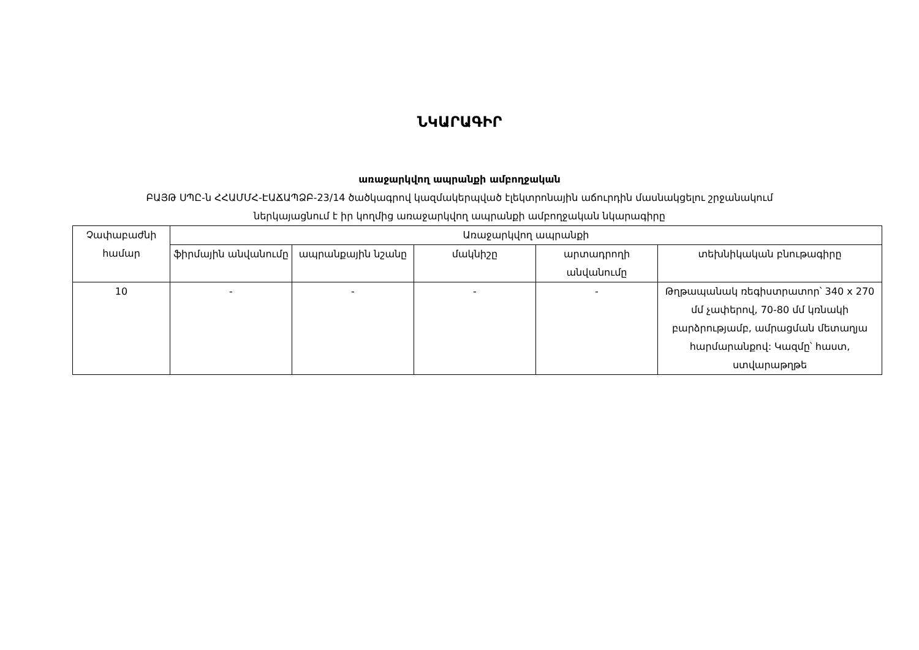ՆԿԱՐԱԳԻՐ
առաջարկվող ապրանքի ամբողջական
ԲԱՅԹ ՍՊԸ-ն ՀՀԱՄՄՀ-ԷԱՃԱՊՁԲ-23/14 ծածկագրով կազմակերպված էլեկտրոնային աճուրդին մասնակցելու շրջանակում
ներկայացնում է իր կողմից առաջարկվող ապրանքի ամբողջական նկարագիրը
| Չափաբաժնի համար | Առաջարկվող ապրանքի | | | | |
| --- | --- | --- | --- | --- | --- |
| | ֆիրմային անվանումը | ապրանքային նշանը | մակնիշը | արտադրողի անվանումը | տեխնիկական բնութագիրը |
| 10 | - | - | - | - | Թղթապանակ ռեգիստրատոր՝ 340 x 270 մմ չափերով, 70-80 մմ կռնակի բարձրությամբ, ամրացման մետաղյա հարմարանքով: Կազմը՝ հաստ, ստվարաթղթե |